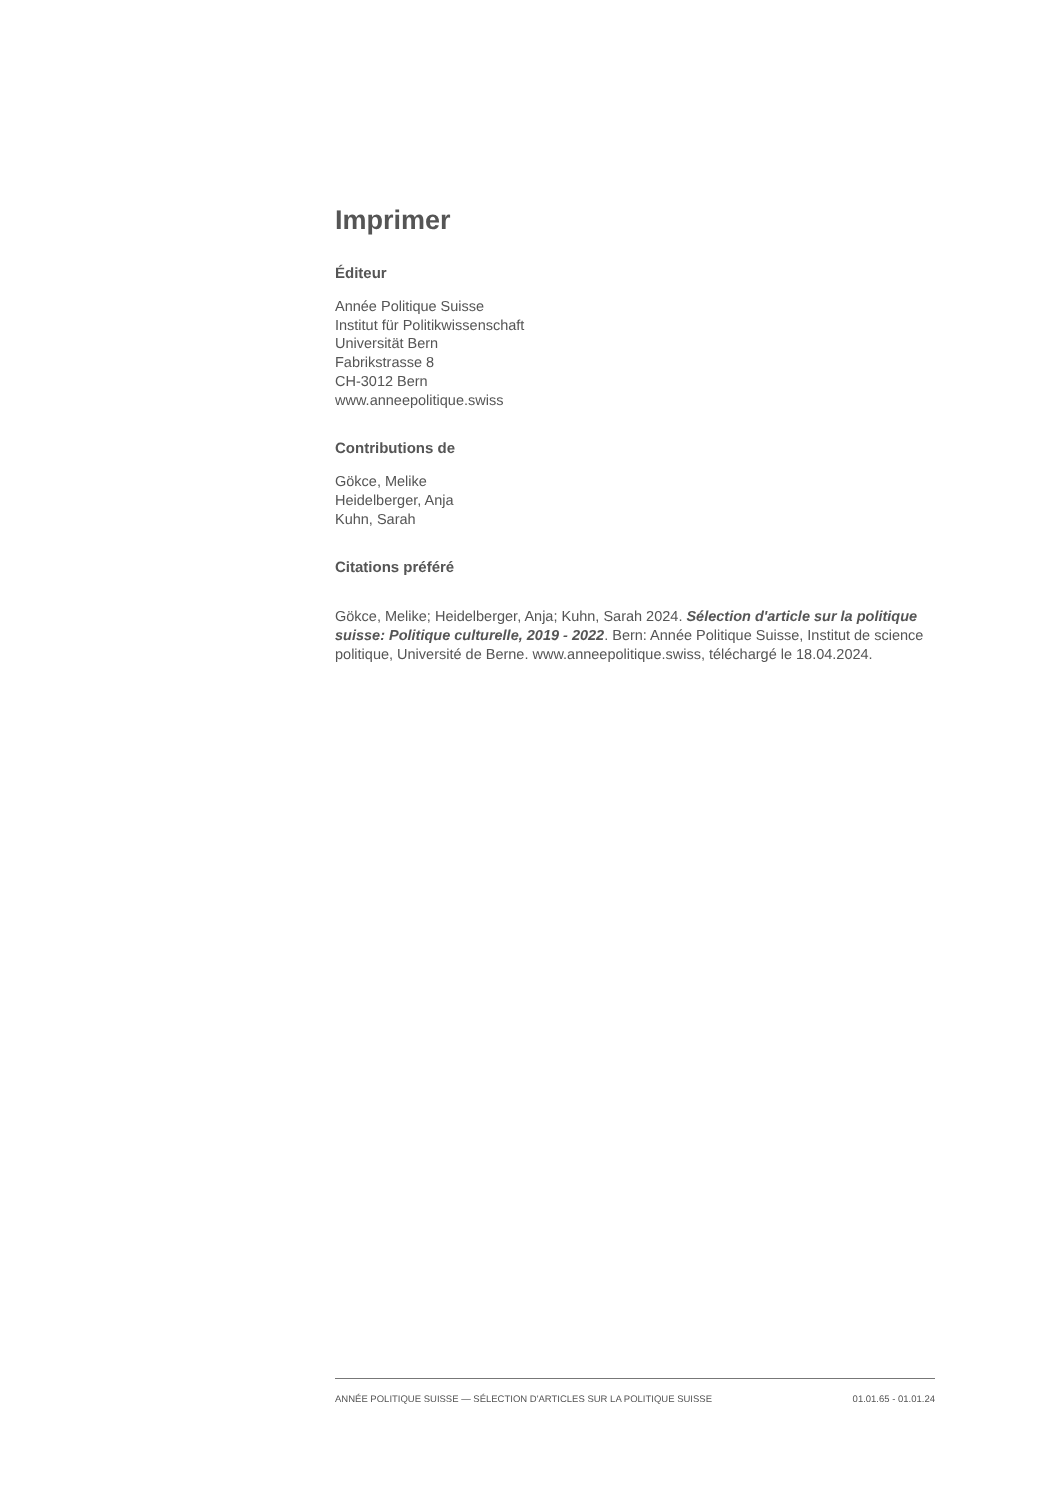Imprimer
Éditeur
Année Politique Suisse
Institut für Politikwissenschaft
Universität Bern
Fabrikstrasse 8
CH-3012 Bern
www.anneepolitique.swiss
Contributions de
Gökce, Melike
Heidelberger, Anja
Kuhn, Sarah
Citations préféré
Gökce, Melike; Heidelberger, Anja; Kuhn, Sarah 2024. Sélection d'article sur la politique suisse: Politique culturelle, 2019 - 2022. Bern: Année Politique Suisse, Institut de science politique, Université de Berne. www.anneepolitique.swiss, téléchargé le 18.04.2024.
ANNÉE POLITIQUE SUISSE — SÉLECTION D'ARTICLES SUR LA POLITIQUE SUISSE 01.01.65 - 01.01.24